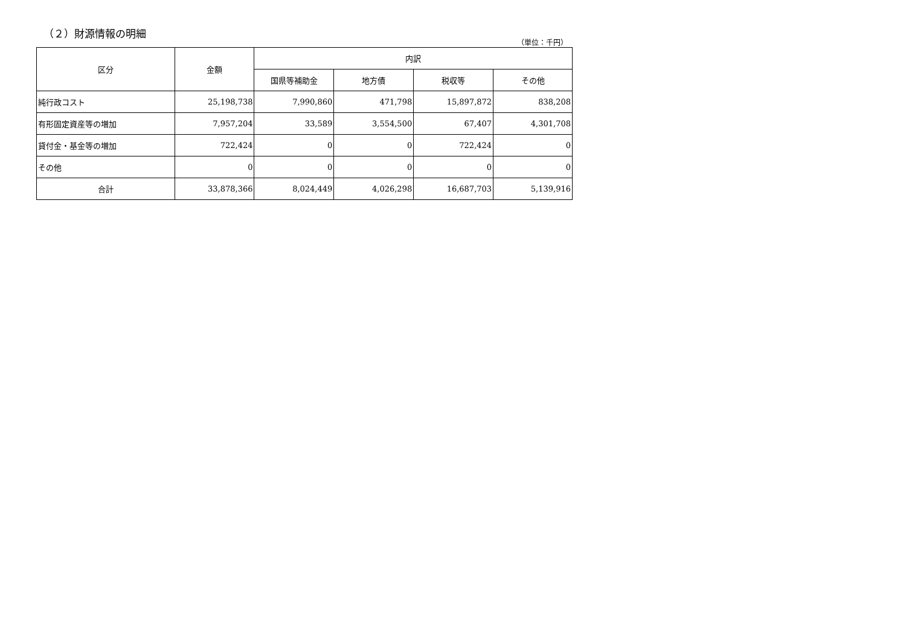（２）財源情報の明細
（単位：千円）
| 区分 | 金額 | 内訳 | | | |
| --- | --- | --- | --- | --- | --- |
| | | 国県等補助金 | 地方債 | 税収等 | その他 |
| 純行政コスト | 25,198,738 | 7,990,860 | 471,798 | 15,897,872 | 838,208 |
| 有形固定資産等の増加 | 7,957,204 | 33,589 | 3,554,500 | 67,407 | 4,301,708 |
| 貸付金・基金等の増加 | 722,424 | 0 | 0 | 722,424 | 0 |
| その他 | 0 | 0 | 0 | 0 | 0 |
| 合計 | 33,878,366 | 8,024,449 | 4,026,298 | 16,687,703 | 5,139,916 |